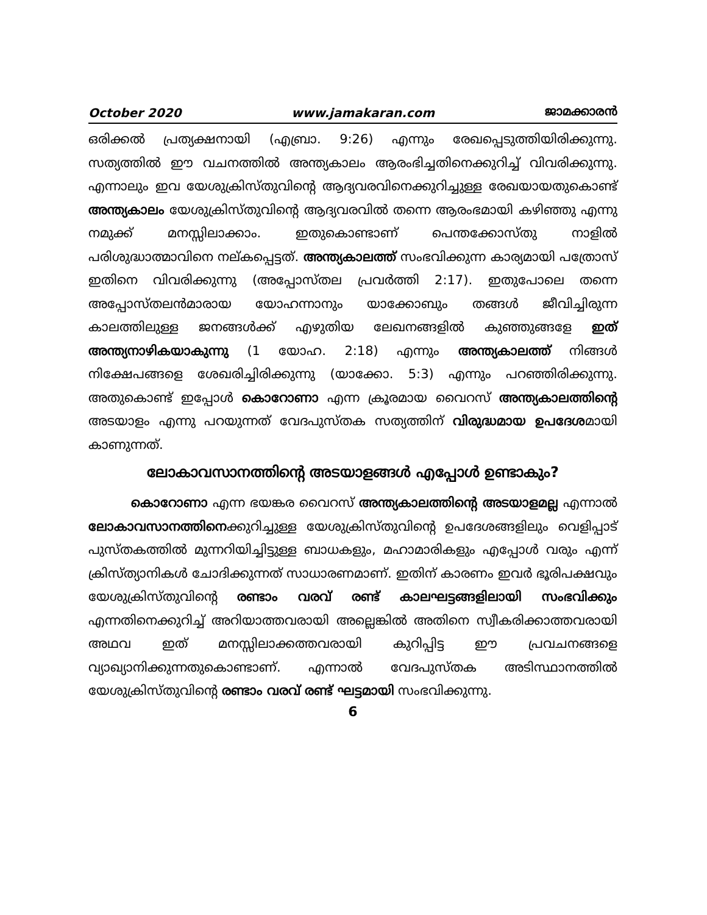October 2020 www.jamakaran.com ജാമക്കാരൻ
ഒരിക്കൽ പ്രത്യക്ഷനായി (എബ്രാ. 9:26) എന്നും രേഖപ്പെടുത്തിയിരിക്കുന്നു. സത്യത്തിൽ ഈ വചനത്തിൽ അന്ത്യകാലം ആരംഭിച്ചതിനെക്കുറിച്ച് വിവരിക്കുന്നു. എന്നാലും ഇവ യേശുക്രിസ്തുവിന്റെ ആദ്യവരവിനെക്കുറിച്ചുള്ള രേഖയായതുകൊണ്ട് അന്ത്യകാലം യേശുക്രിസ്തുവിന്റെ ആദ്യവരവിൽ തന്നെ ആരംഭമായി കഴിഞ്ഞു എന്നു നമുക്ക് മനസ്സിലാക്കാം. ഇതുകൊണ്ടാണ് പെന്തക്കോസ്തു നാളിൽ പരിശുദ്ധാത്മാവിനെ നല്കപ്പെട്ടത്. അന്ത്യകാലത്ത് സംഭവിക്കുന്ന കാര്യമായി പത്രോസ് ഇതിനെ വിവരിക്കുന്നു (അപ്പോസ്തല പ്രവർത്തി 2:17). ഇതുപോലെ തന്നെ അപ്പോസ്തലൻമാരായ യോഹന്നാനും യാക്കോബും തങ്ങൾ ജീവിച്ചിരുന്ന കാലത്തിലുള്ള ജനങ്ങൾക്ക് എഴുതിയ ലേഖനങ്ങളിൽ കുഞ്ഞുങ്ങളേ ഇത് അന്ത്യനാഴികയാകുന്നു (1 യോഹ. 2:18) എന്നും അന്ത്യകാലത്ത് നിങ്ങൾ നിക്ഷേപങ്ങളെ ശേഖരിച്ചിരിക്കുന്നു (യാക്കോ. 5:3) എന്നും പറഞ്ഞിരിക്കുന്നു. അതുകൊണ്ട് ഇപ്പോൾ കൊറോണാ എന്ന ക്രൂരമായ വൈറസ് അന്ത്യകാലത്തിന്റെ അടയാളം എന്നു പറയുന്നത് വേദപുസ്തക സത്യത്തിന് വിരുദ്ധമായ ഉപദേശമായി കാണുന്നത്.
ലോകാവസാനത്തിന്റെ അടയാളങ്ങൾ എപ്പോൾ ഉണ്ടാകും?
കൊറോണാ എന്ന ഭയങ്കര വൈറസ് അന്ത്യകാലത്തിന്റെ അടയാളമല്ല എന്നാൽ ലോകാവസാനത്തിനെക്കുറിച്ചുള്ള യേശുക്രിസ്തുവിന്റെ ഉപദേശങ്ങളിലും വെളിപ്പാട് പുസ്തകത്തിൽ മുന്നറിയിച്ചിട്ടുള്ള ബാധകളും, മഹാമാരികളും എപ്പോൾ വരും എന്ന് ക്രിസ്ത്യാനികൾ ചോദിക്കുന്നത് സാധാരണമാണ്. ഇതിന് കാരണം ഇവർ ഭൂരിപക്ഷവും യേശുക്രിസ്തുവിന്റെ രണ്ടാം വരവ് രണ്ട് കാലഘട്ടങ്ങളിലായി സംഭവിക്കും എന്നതിനെക്കുറിച്ച് അറിയാത്തവരായി അല്ലെങ്കിൽ അതിനെ സ്വീകരിക്കാത്തവരായി അഥവ ഇത് മനസ്സിലാക്കത്തവരായി കുറിപ്പിട്ട ഈ പ്രവചനങ്ങളെ വ്യാഖ്യാനിക്കുന്നതുകൊണ്ടാണ്. എന്നാൽ വേദപുസ്തക അടിസ്ഥാനത്തിൽ യേശുക്രിസ്തുവിന്റെ രണ്ടാം വരവ് രണ്ട് ഘട്ടമായി സംഭവിക്കുന്നു.
6